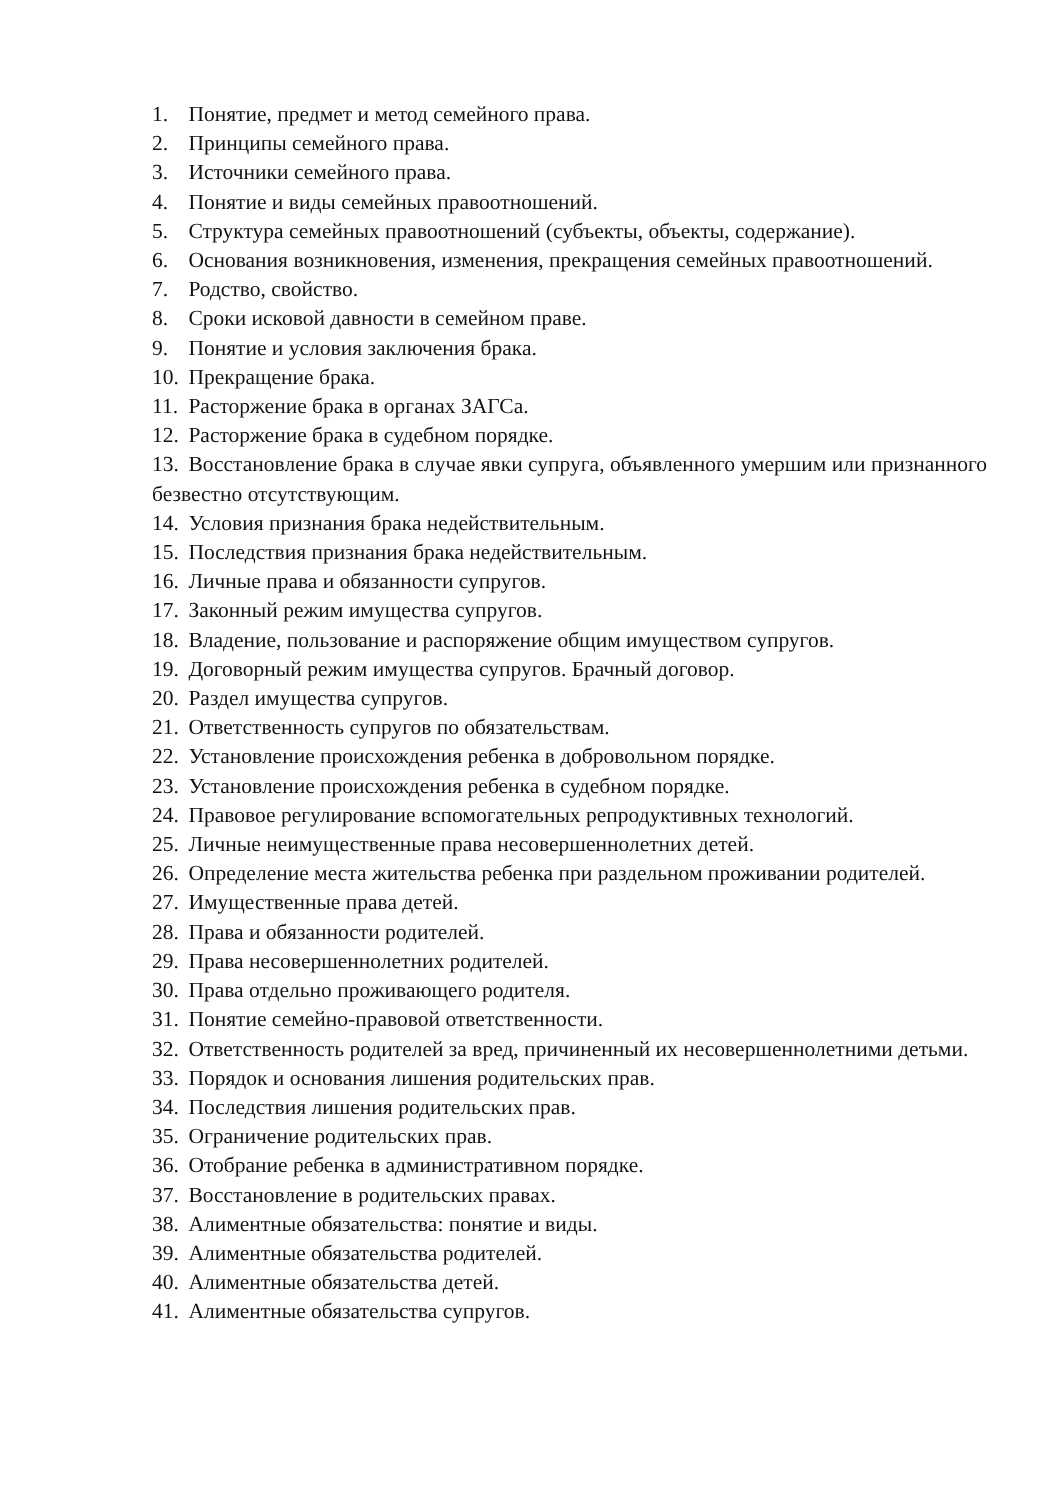1. Понятие, предмет и метод семейного права.
2. Принципы семейного права.
3. Источники семейного права.
4. Понятие и виды семейных правоотношений.
5. Структура семейных правоотношений (субъекты, объекты, содержание).
6. Основания возникновения, изменения, прекращения семейных правоотношений.
7. Родство, свойство.
8. Сроки исковой давности в семейном праве.
9. Понятие и условия заключения брака.
10. Прекращение брака.
11. Расторжение брака в органах ЗАГСа.
12. Расторжение брака в судебном порядке.
13. Восстановление брака в случае явки супруга, объявленного умершим или признанного безвестно отсутствующим.
14. Условия признания брака недействительным.
15. Последствия признания брака недействительным.
16. Личные права и обязанности супругов.
17. Законный режим имущества супругов.
18. Владение, пользование и распоряжение общим имуществом супругов.
19. Договорный режим имущества супругов. Брачный договор.
20. Раздел имущества супругов.
21. Ответственность супругов по обязательствам.
22. Установление происхождения ребенка в добровольном порядке.
23. Установление происхождения ребенка в судебном порядке.
24. Правовое регулирование вспомогательных репродуктивных технологий.
25. Личные неимущественные права несовершеннолетних детей.
26. Определение места жительства ребенка при раздельном проживании родителей.
27. Имущественные права детей.
28. Права и обязанности родителей.
29. Права несовершеннолетних родителей.
30. Права отдельно проживающего родителя.
31. Понятие семейно-правовой ответственности.
32. Ответственность родителей за вред, причиненный их несовершеннолетними детьми.
33. Порядок и основания лишения родительских прав.
34. Последствия лишения родительских прав.
35. Ограничение родительских прав.
36. Отобрание ребенка в административном порядке.
37. Восстановление в родительских правах.
38. Алиментные обязательства: понятие и виды.
39. Алиментные обязательства родителей.
40. Алиментные обязательства детей.
41. Алиментные обязательства супругов.